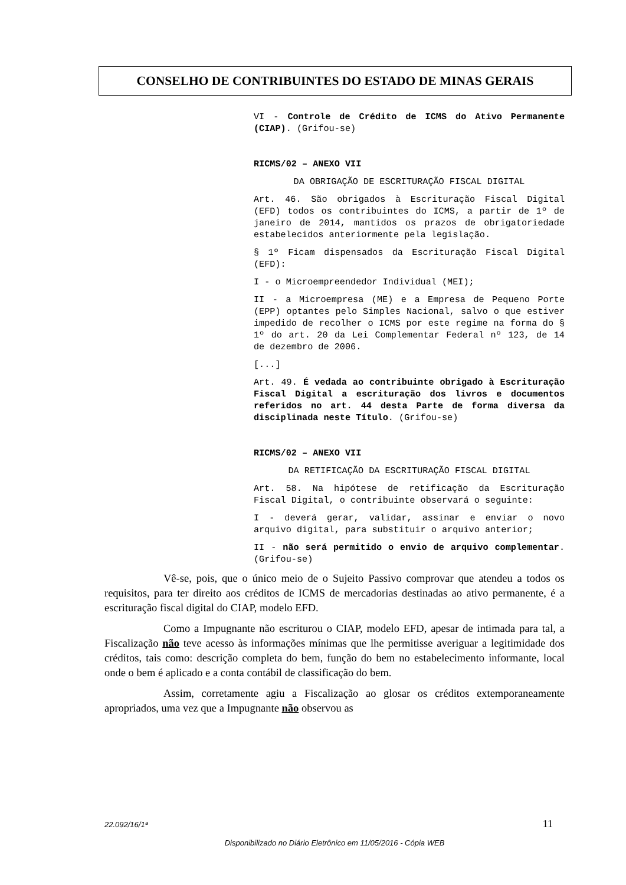CONSELHO DE CONTRIBUINTES DO ESTADO DE MINAS GERAIS
VI - Controle de Crédito de ICMS do Ativo Permanente (CIAP). (Grifou-se)
RICMS/02 – ANEXO VII
DA OBRIGAÇÃO DE ESCRITURAÇÃO FISCAL DIGITAL
Art. 46. São obrigados à Escrituração Fiscal Digital (EFD) todos os contribuintes do ICMS, a partir de 1º de janeiro de 2014, mantidos os prazos de obrigatoriedade estabelecidos anteriormente pela legislação.
§ 1º Ficam dispensados da Escrituração Fiscal Digital (EFD):
I - o Microempreendedor Individual (MEI);
II - a Microempresa (ME) e a Empresa de Pequeno Porte (EPP) optantes pelo Simples Nacional, salvo o que estiver impedido de recolher o ICMS por este regime na forma do § 1º do art. 20 da Lei Complementar Federal nº 123, de 14 de dezembro de 2006.
[...]
Art. 49. É vedada ao contribuinte obrigado à Escrituração Fiscal Digital a escrituração dos livros e documentos referidos no art. 44 desta Parte de forma diversa da disciplinada neste Título. (Grifou-se)
RICMS/02 – ANEXO VII
DA RETIFICAÇÃO DA ESCRITURAÇÃO FISCAL DIGITAL
Art. 58. Na hipótese de retificação da Escrituração Fiscal Digital, o contribuinte observará o seguinte:
I - deverá gerar, validar, assinar e enviar o novo arquivo digital, para substituir o arquivo anterior;
II - não será permitido o envio de arquivo complementar. (Grifou-se)
Vê-se, pois, que o único meio de o Sujeito Passivo comprovar que atendeu a todos os requisitos, para ter direito aos créditos de ICMS de mercadorias destinadas ao ativo permanente, é a escrituração fiscal digital do CIAP, modelo EFD.
Como a Impugnante não escriturou o CIAP, modelo EFD, apesar de intimada para tal, a Fiscalização não teve acesso às informações mínimas que lhe permitisse averiguar a legitimidade dos créditos, tais como: descrição completa do bem, função do bem no estabelecimento informante, local onde o bem é aplicado e a conta contábil de classificação do bem.
Assim, corretamente agiu a Fiscalização ao glosar os créditos extemporaneamente apropriados, uma vez que a Impugnante não observou as
22.092/16/1ª 11
Disponibilizado no Diário Eletrônico em 11/05/2016 - Cópia WEB